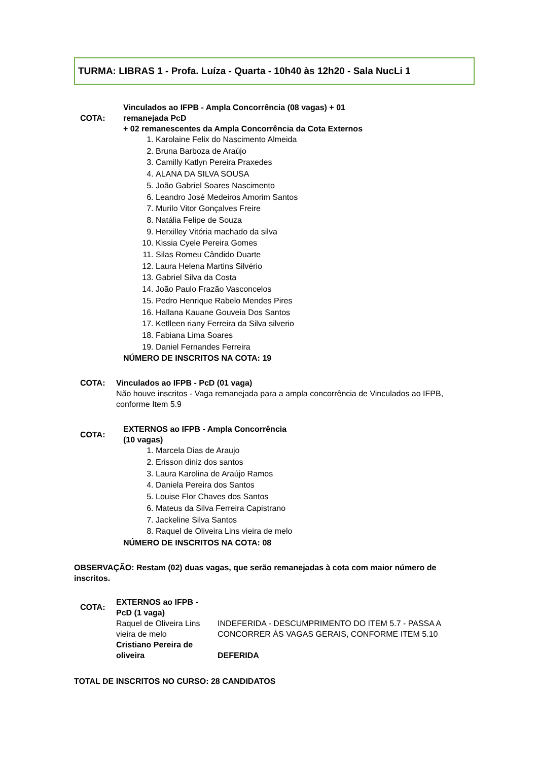TURMA: LIBRAS 1 - Profa. Luíza - Quarta - 10h40 às 12h20 - Sala NucLi 1
| COTA: | Vinculados ao IFPB - Ampla Concorrência (08 vagas) + 01 remanejada PcD + 02 remanescentes da Ampla Concorrência da Cota Externos |
| | 1. Karolaine Felix do Nascimento Almeida 2. Bruna Barboza de Araújo 3. Camilly Katlyn Pereira Praxedes 4. ALANA DA SILVA SOUSA 5. João Gabriel Soares Nascimento 6. Leandro José Medeiros Amorim Santos 7. Murilo Vitor Gonçalves Freire 8. Natália Felipe de Souza 9. Herxilley Vitória machado da silva 10. Kissia Cyele Pereira Gomes 11. Silas Romeu Cândido Duarte 12. Laura Helena Martins Silvério 13. Gabriel Silva da Costa 14. João Paulo Frazão Vasconcelos 15. Pedro Henrique Rabelo Mendes Pires 16. Hallana Kauane Gouveia Dos Santos 17. Ketlleen riany Ferreira da Silva silverio 18. Fabiana Lima Soares 19. Daniel Fernandes Ferreira |
| | NÚMERO DE INSCRITOS NA COTA: 19 |
| COTA: | Vinculados ao IFPB - PcD (01 vaga) Não houve inscritos - Vaga remanejada para a ampla concorrência de Vinculados ao IFPB, conforme Item 5.9 |
| COTA: | EXTERNOS ao IFPB - Ampla Concorrência (10 vagas) |
| | 1. Marcela Dias de Araujo 2. Erisson diniz dos santos 3. Laura Karolina de Araújo Ramos 4. Daniela Pereira dos Santos 5. Louise Flor Chaves dos Santos 6. Mateus da Silva Ferreira Capistrano 7. Jackeline Silva Santos 8. Raquel de Oliveira Lins vieira de melo |
| | NÚMERO DE INSCRITOS NA COTA: 08 |
OBSERVAÇÃO: Restam (02) duas vagas, que serão remanejadas à cota com maior número de inscritos.
| COTA: | EXTERNOS ao IFPB - PcD (1 vaga) | |
| | Raquel de Oliveira Lins vieira de melo | INDEFERIDA - DESCUMPRIMENTO DO ITEM 5.7 - PASSA A CONCORRER ÀS VAGAS GERAIS, CONFORME ITEM 5.10 |
| | Cristiano Pereira de oliveira | DEFERIDA |
TOTAL DE INSCRITOS NO CURSO: 28 CANDIDATOS